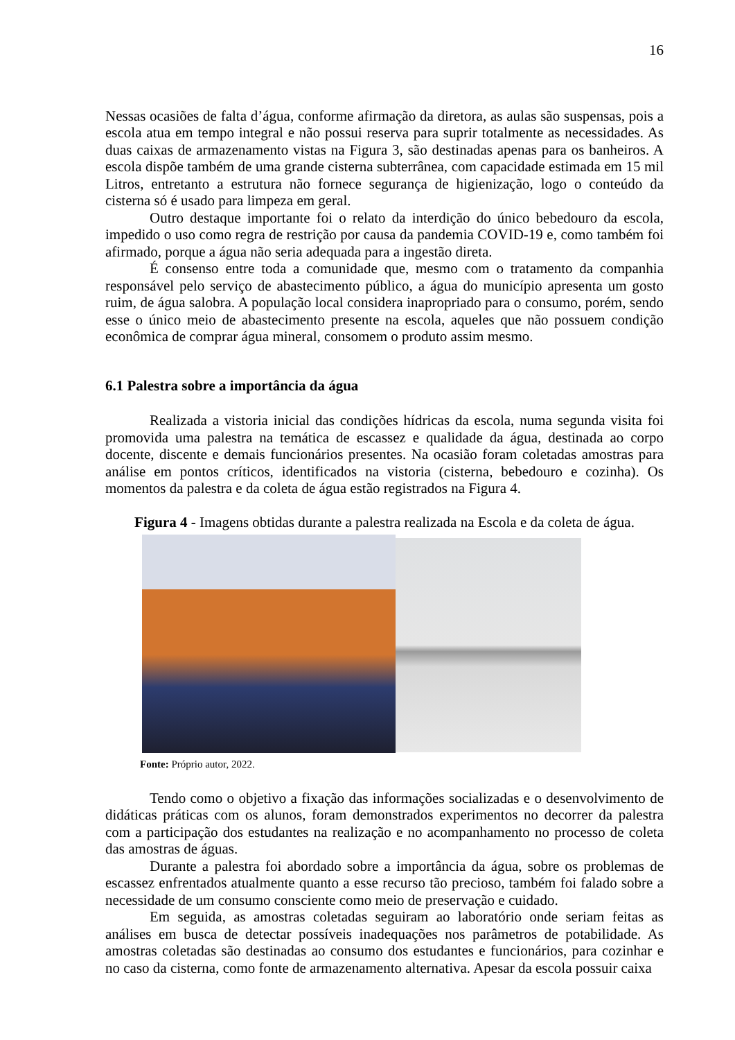16
Nessas ocasiões de falta d’água, conforme afirmação da diretora, as aulas são suspensas, pois a escola atua em tempo integral e não possui reserva para suprir totalmente as necessidades. As duas caixas de armazenamento vistas na Figura 3, são destinadas apenas para os banheiros. A escola dispõe também de uma grande cisterna subterrânea, com capacidade estimada em 15 mil Litros, entretanto a estrutura não fornece segurança de higienização, logo o conteúdo da cisterna só é usado para limpeza em geral.
Outro destaque importante foi o relato da interdição do único bebedouro da escola, impedido o uso como regra de restrição por causa da pandemia COVID-19 e, como também foi afirmado, porque a água não seria adequada para a ingestão direta.
É consenso entre toda a comunidade que, mesmo com o tratamento da companhia responsável pelo serviço de abastecimento público, a água do município apresenta um gosto ruim, de água salobra. A população local considera inapropriado para o consumo, porém, sendo esse o único meio de abastecimento presente na escola, aqueles que não possuem condição econômica de comprar água mineral, consomem o produto assim mesmo.
6.1 Palestra sobre a importância da água
Realizada a vistoria inicial das condições hídricas da escola, numa segunda visita foi promovida uma palestra na temática de escassez e qualidade da água, destinada ao corpo docente, discente e demais funcionários presentes. Na ocasião foram coletadas amostras para análise em pontos críticos, identificados na vistoria (cisterna, bebedouro e cozinha). Os momentos da palestra e da coleta de água estão registrados na Figura 4.
Figura 4 - Imagens obtidas durante a palestra realizada na Escola e da coleta de água.
Fonte: Próprio autor, 2022.
Tendo como o objetivo a fixação das informações socializadas e o desenvolvimento de didáticas práticas com os alunos, foram demonstrados experimentos no decorrer da palestra com a participação dos estudantes na realização e no acompanhamento no processo de coleta das amostras de águas.
Durante a palestra foi abordado sobre a importância da água, sobre os problemas de escassez enfrentados atualmente quanto a esse recurso tão precioso, também foi falado sobre a necessidade de um consumo consciente como meio de preservação e cuidado.
Em seguida, as amostras coletadas seguiram ao laboratório onde seriam feitas as análises em busca de detectar possíveis inadequações nos parâmetros de potabilidade. As amostras coletadas são destinadas ao consumo dos estudantes e funcionários, para cozinhar e no caso da cisterna, como fonte de armazenamento alternativa. Apesar da escola possuir caixa